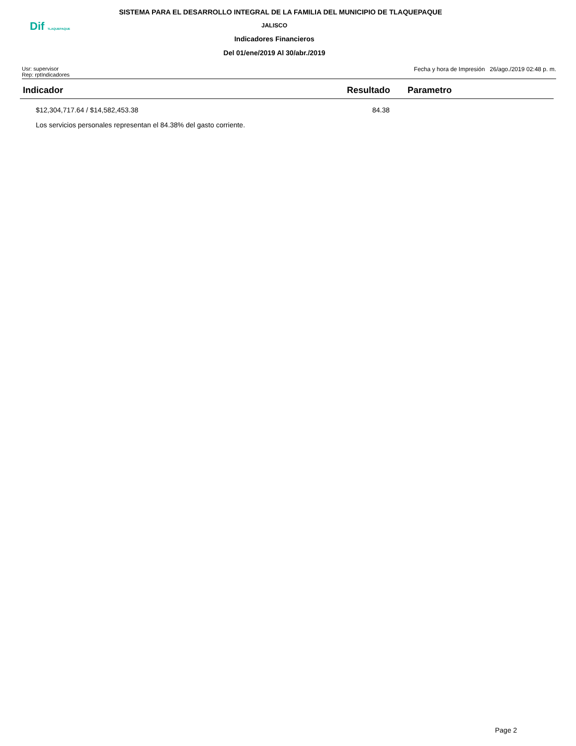SISTEMA PARA EL DESARROLLO INTEGRAL DE LA FAMILIA DEL MUNICIPIO DE TLAQUEPAQUE
JALISCO
Indicadores Financieros
Del 01/ene/2019 Al 30/abr./2019
Dif TLAQUEPAQUE
Usr: supervisor
Rep: rptIndicadores
Fecha y hora de Impresión 26/ago./2019 02:48 p. m.
| Indicador | Resultado | Parametro |
| --- | --- | --- |
| $12,304,717.64 / $14,582,453.38 | 84.38 | |
| Los servicios personales representan el 84.38% del gasto corriente. | | |
Page 2